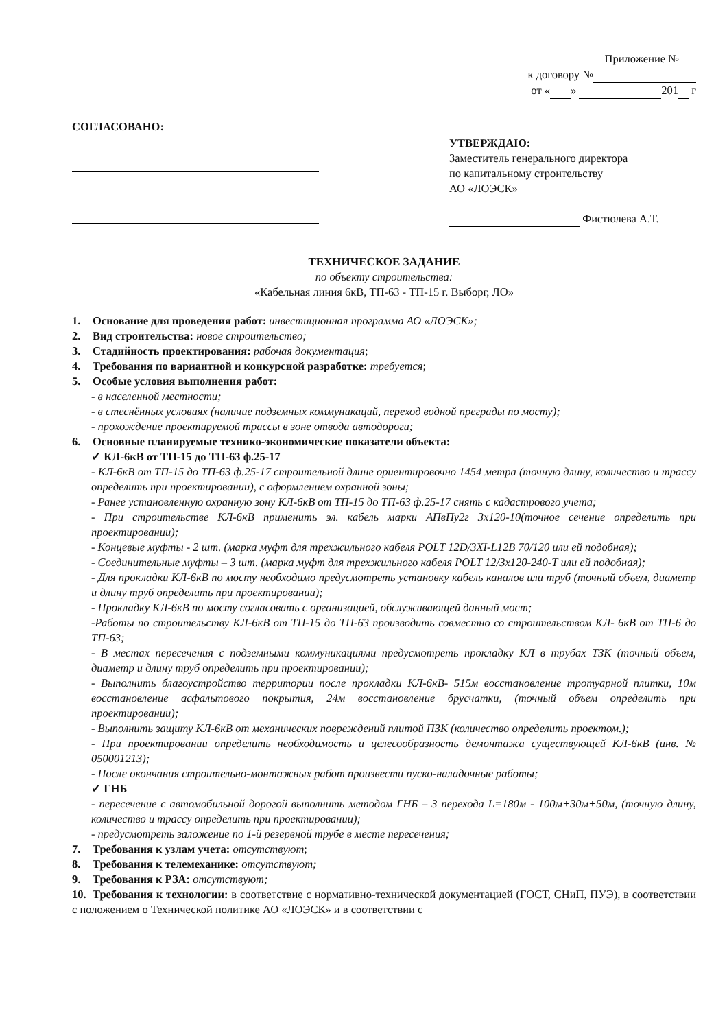Приложение №
к договору №
от « » 201 г
СОГЛАСОВАНО:
УТВЕРЖДАЮ:
Заместитель генерального директора
по капитальному строительству
АО «ЛОЭСК»
Фистюлева А.Т.
ТЕХНИЧЕСКОЕ ЗАДАНИЕ
по объекту строительства:
«Кабельная линия 6кВ, ТП-63 - ТП-15 г. Выборг, ЛО»
1. Основание для проведения работ: инвестиционная программа АО «ЛОЭСК»;
2. Вид строительства: новое строительство;
3. Стадийность проектирования: рабочая документация;
4. Требования по вариантной и конкурсной разработке: требуется;
5. Особые условия выполнения работ:
- в населенной местности;
- в стеснённых условиях (наличие подземных коммуникаций, переход водной преграды по мосту);
- прохождение проектируемой трассы в зоне отвода автодороги;
6. Основные планируемые технико-экономические показатели объекта:
✓ КЛ-6кВ от ТП-15 до ТП-63 ф.25-17
- КЛ-6кВ от ТП-15 до ТП-63 ф.25-17 строительной длине ориентировочно 1454 метра (точную длину, количество и трассу определить при проектировании), с оформлением охранной зоны;
- Ранее установленную охранную зону КЛ-6кВ от ТП-15 до ТП-63 ф.25-17 снять с кадастрового учета;
- При строительстве КЛ-6кВ применить эл. кабель марки АПвПу2г 3х120-10(точное сечение определить при проектировании);
- Концевые муфты - 2 шт. (марка муфт для трехжильного кабеля POLT 12D/3XI-L12B 70/120 или ей подобная);
- Соединительные муфты – 3 шт. (марка муфт для трехжильного кабеля POLT 12/3х120-240-Т или ей подобная);
- Для прокладки КЛ-6кВ по мосту необходимо предусмотреть установку кабель каналов или труб (точный объем, диаметр и длину труб определить при проектировании);
- Прокладку КЛ-6кВ по мосту согласовать с организацией, обслуживающей данный мост;
-Работы по строительству КЛ-6кВ от ТП-15 до ТП-63 производить совместно со строительством КЛ- 6кВ от ТП-6 до ТП-63;
- В местах пересечения с подземными коммуникациями предусмотреть прокладку КЛ в трубах ТЗК (точный объем, диаметр и длину труб определить при проектировании);
- Выполнить благоустройство территории после прокладки КЛ-6кВ- 515м восстановление тротуарной плитки, 10м восстановление асфальтового покрытия, 24м восстановление брусчатки, (точный объем определить при проектировании);
- Выполнить защиту КЛ-6кВ от механических повреждений плитой ПЗК (количество определить проектом.);
- При проектировании определить необходимость и целесообразность демонтажа существующей КЛ-6кВ (инв. № 050001213);
- После окончания строительно-монтажных работ произвести пуско-наладочные работы;
✓ ГНБ
- пересечение с автомобильной дорогой выполнить методом ГНБ – 3 перехода L=180м - 100м+30м+50м, (точную длину, количество и трассу определить при проектировании);
- предусмотреть заложение по 1-й резервной трубе в месте пересечения;
7. Требования к узлам учета: отсутствуют;
8. Требования к телемеханике: отсутствуют;
9. Требования к РЗА: отсутствуют;
10. Требования к технологии: в соответствие с нормативно-технической документацией (ГОСТ, СНиП, ПУЭ), в соответствии с положением о Технической политике АО «ЛОЭСК» и в соответствии с